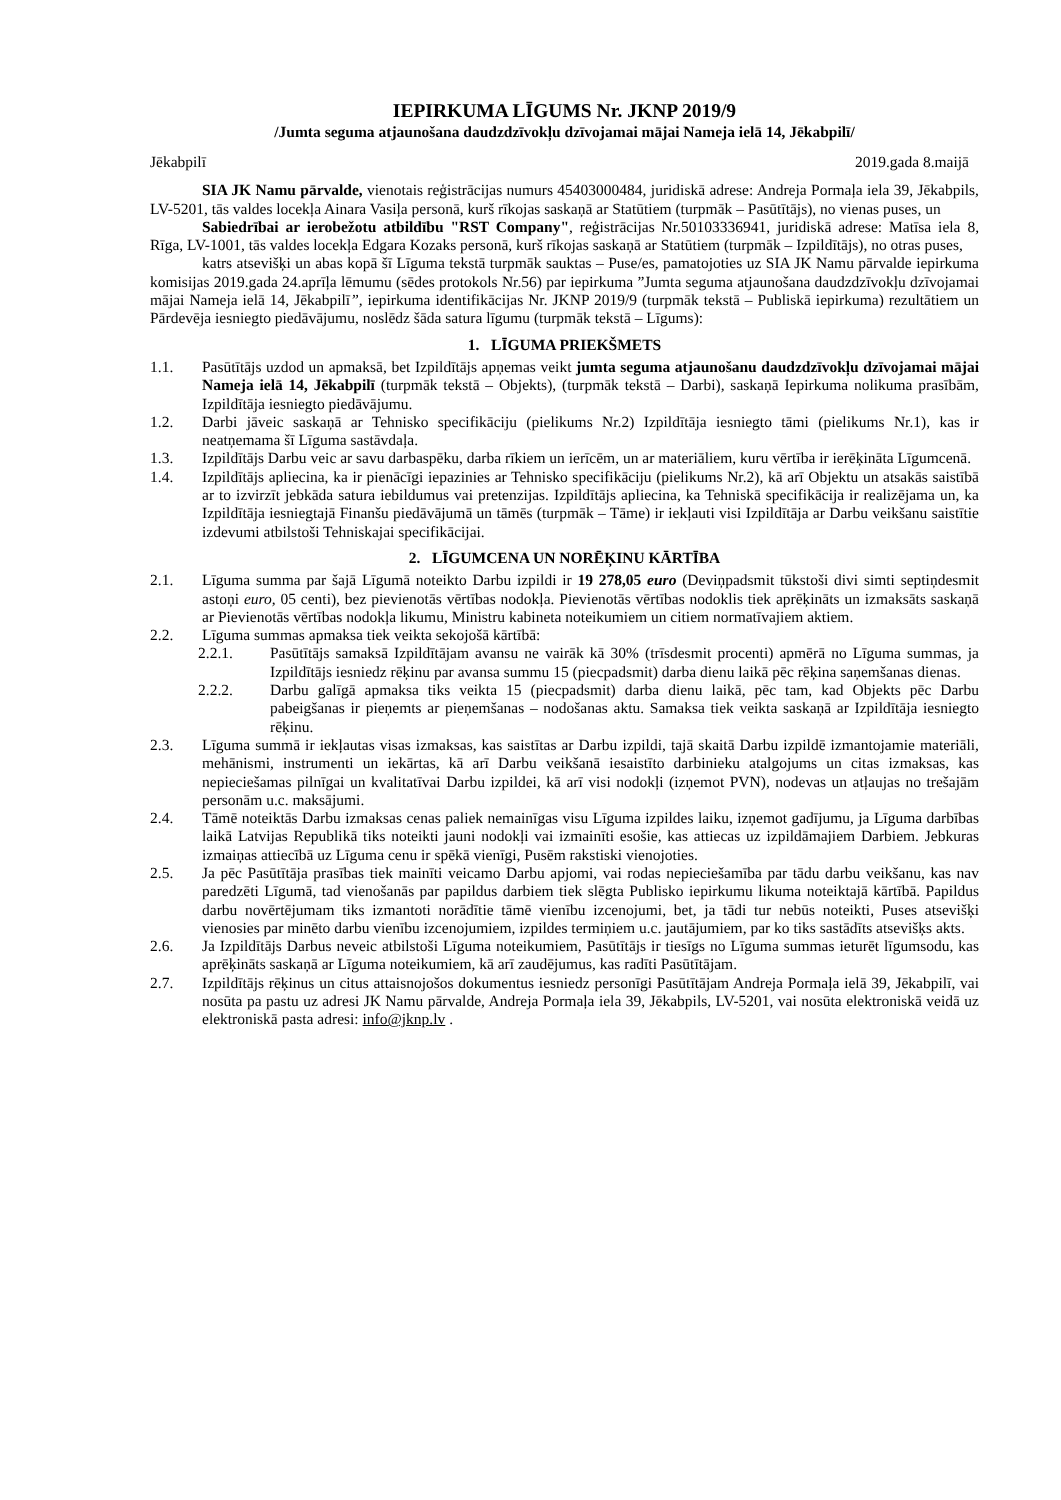IEPIRKUMA LĪGUMS Nr. JKNP 2019/9
/Jumta seguma atjaunošana daudzdzīvokļu dzīvojamai mājai Nameja ielā 14, Jēkabpilī/
Jēkabpilī 2019.gada 8.maijā
SIA JK Namu pārvalde, vienotais reģistrācijas numurs 45403000484, juridiskā adrese: Andreja Pormaļa iela 39, Jēkabpils, LV-5201, tās valdes locekļa Ainara Vasiļa personā, kurš rīkojas saskaņā ar Statūtiem (turpmāk – Pasūtītājs), no vienas puses, un
Sabiedrībai ar ierobežotu atbildību "RST Company", reģistrācijas Nr.50103336941, juridiskā adrese: Matīsa iela 8, Rīga, LV-1001, tās valdes locekļa Edgara Kozaks personā, kurš rīkojas saskaņā ar Statūtiem (turpmāk – Izpildītājs), no otras puses,
katrs atsevišķi un abas kopā šī Līguma tekstā turpmāk sauktas – Puse/es, pamatojoties uz SIA JK Namu pārvalde iepirkuma komisijas 2019.gada 24.aprīļa lēmumu (sēdes protokols Nr.56) par iepirkuma ”Jumta seguma atjaunošana daudzdzīvokļu dzīvojamai mājai Nameja ielā 14, Jēkabpilī”, iepirkuma identifikācijas Nr. JKNP 2019/9 (turpmāk tekstā – Publiskā iepirkuma) rezultātiem un Pārdevēja iesniegto piedāvājumu, noslēdz šāda satura līgumu (turpmāk tekstā – Līgums):
1. LĪGUMA PRIEKŠMETS
1.1. Pasūtītājs uzdod un apmaksā, bet Izpildītājs apņemas veikt jumta seguma atjaunošanu daudzdzīvokļu dzīvojamai mājai Nameja ielā 14, Jēkabpilī (turpmāk tekstā – Objekts), (turpmāk tekstā – Darbi), saskaņā Iepirkuma nolikuma prasībām, Izpildītāja iesniegto piedāvājumu.
1.2. Darbi jāveic saskaņā ar Tehnisko specifikāciju (pielikums Nr.2) Izpildītāja iesniegto tāmi (pielikums Nr.1), kas ir neatņemama šī Līguma sastāvdaļa.
1.3. Izpildītājs Darbu veic ar savu darbaspēku, darba rīkiem un ierīcēm, un ar materiāliem, kuru vērtība ir ierēķināta Līgumcenā.
1.4. Izpildītājs apliecina, ka ir pienācīgi iepazinies ar Tehnisko specifikāciju (pielikums Nr.2), kā arī Objektu un atsakās saistībā ar to izvirzīt jebkāda satura iebildumus vai pretenzijas. Izpildītājs apliecina, ka Tehniskā specifikācija ir realizējama un, ka Izpildītāja iesniegtajā Finanšu piedāvājumā un tāmēs (turpmāk – Tāme) ir iekļauti visi Izpildītāja ar Darbu veikšanu saistītie izdevumi atbilstoši Tehniskajai specifikācijai.
2. LĪGUMCENA UN NORĒĶINU KĀRTĪBA
2.1. Līguma summa par šajā Līgumā noteikto Darbu izpildi ir 19 278,05 euro (Deviņpadsmit tūkstoši divi simti septiņdesmit astoņi euro, 05 centi), bez pievienotās vērtības nodokļa. Pievienotās vērtības nodoklis tiek aprēķināts un izmaksāts saskaņā ar Pievienotās vērtības nodokļa likumu, Ministru kabineta noteikumiem un citiem normatīvajiem aktiem.
2.2. Līguma summas apmaksa tiek veikta sekojošā kārtībā:
2.2.1. Pasūtītājs samaksā Izpildītājam avansu ne vairāk kā 30% (trīsdesmit procenti) apmērā no Līguma summas, ja Izpildītājs iesniedz rēķinu par avansa summu 15 (piecpadsmit) darba dienu laikā pēc rēķina saņemšanas dienas.
2.2.2. Darbu galīgā apmaksa tiks veikta 15 (piecpadsmit) darba dienu laikā, pēc tam, kad Objekts pēc Darbu pabeigšanas ir pieņemts ar pieņemšanas – nodošanas aktu. Samaksa tiek veikta saskaņā ar Izpildītāja iesniegto rēķinu.
2.3. Līguma summā ir iekļautas visas izmaksas, kas saistītas ar Darbu izpildi, tajā skaitā Darbu izpildē izmantojamie materiāli, mehānismi, instrumenti un iekārtas, kā arī Darbu veikšanā iesaistīto darbinieku atalgojums un citas izmaksas, kas nepieciešamas pilnīgai un kvalitatīvai Darbu izpildei, kā arī visi nodokļi (izņemot PVN), nodevas un atļaujas no trešajām personām u.c. maksājumi.
2.4. Tāmē noteiktās Darbu izmaksas cenas paliek nemainīgas visu Līguma izpildes laiku, izņemot gadījumu, ja Līguma darbības laikā Latvijas Republikā tiks noteikti jauni nodokļi vai izmainīti esošie, kas attiecas uz izpildāmajiem Darbiem. Jebkuras izmaiņas attiecībā uz Līguma cenu ir spēkā vienīgi, Pusēm rakstiski vienojoties.
2.5. Ja pēc Pasūtītāja prasības tiek mainīti veicamo Darbu apjomi, vai rodas nepieciešamība par tādu darbu veikšanu, kas nav paredzēti Līgumā, tad vienošanās par papildus darbiem tiek slēgta Publisko iepirkumu likuma noteiktajā kārtībā. Papildus darbu novērtējumam tiks izmantoti norādītie tāmē vienību izcenojumi, bet, ja tādi tur nebūs noteikti, Puses atsevišķi vienosies par minēto darbu vienību izcenojumiem, izpildes termiņiem u.c. jautājumiem, par ko tiks sastādīts atsevišķs akts.
2.6. Ja Izpildītājs Darbus neveic atbilstoši Līguma noteikumiem, Pasūtītājs ir tiesīgs no Līguma summas ieturēt līgumsodu, kas aprēķināts saskaņā ar Līguma noteikumiem, kā arī zaudējumus, kas radīti Pasūtītājam.
2.7. Izpildītājs rēķinus un citus attaisnojošos dokumentus iesniedz personīgi Pasūtītājam Andreja Pormaļa ielā 39, Jēkabpilī, vai nosūta pa pastu uz adresi JK Namu pārvalde, Andreja Pormaļa iela 39, Jēkabpils, LV-5201, vai nosūta elektroniskā veidā uz elektroniskā pasta adresi: info@jknp.lv .